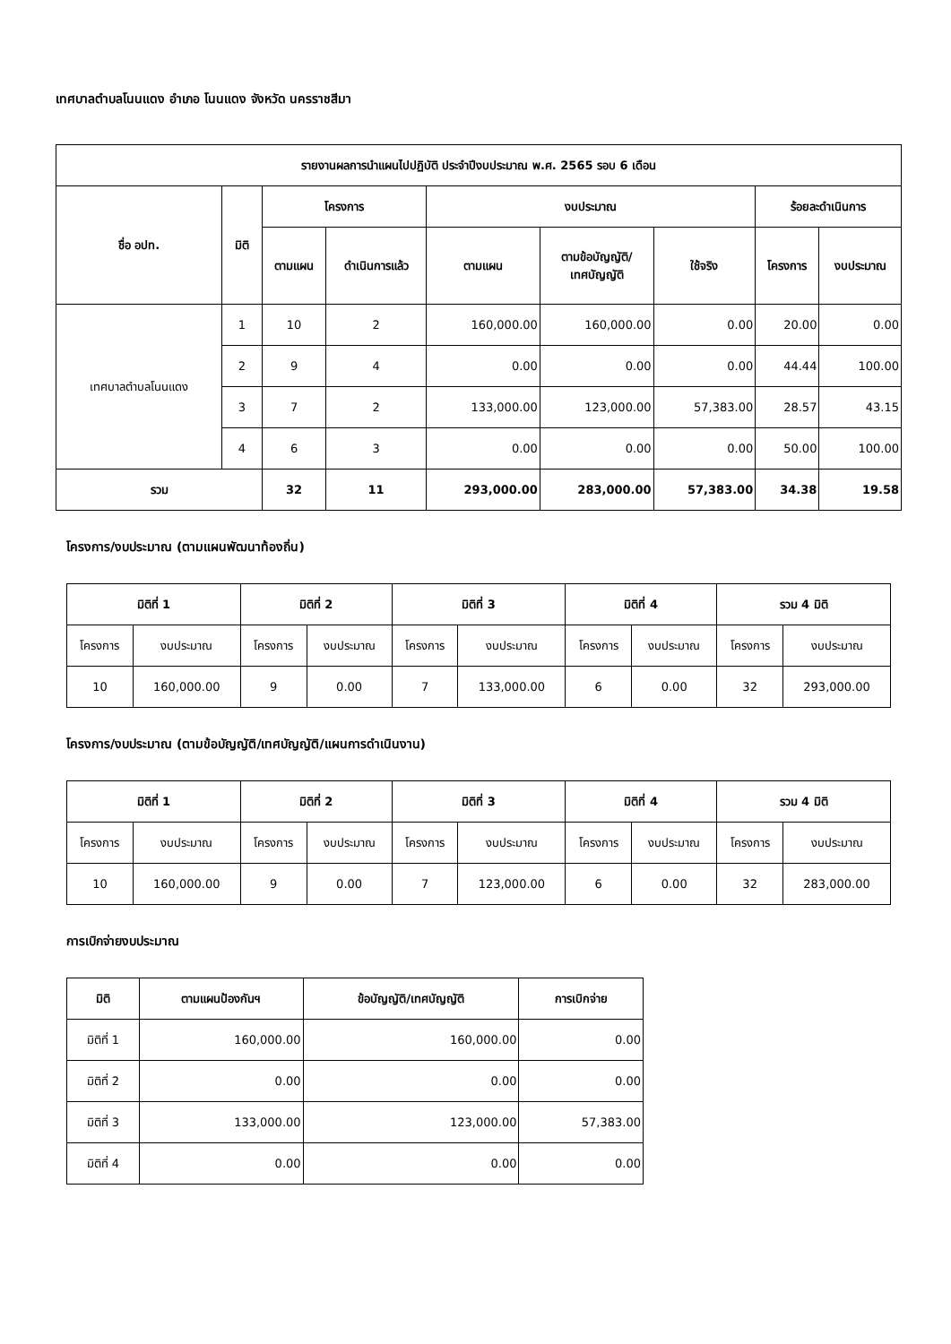เทศบาลตำบลโนนแดง อำเภอ โนนแดง จังหวัด นครราชสีมา
| รายงานผลการนำแผนไปปฏิบัติ ประจำปีงบประมาณ พ.ศ. 2565 รอบ 6 เดือน | | | | | | | | |
| --- | --- | --- | --- | --- | --- | --- | --- | --- |
| ชื่อ อปท. | มิติ | โครงการ | | งบประมาณ | | | ร้อยละดำเนินการ | |
| | | ตามแผน | ดำเนินการแล้ว | ตามแผน | ตามข้อบัญญัติ/ เทศบัญญัติ | ใช้จริง | โครงการ | งบประมาณ |
| เทศบาลตำบลโนนแดง | 1 | 10 | 2 | 160,000.00 | 160,000.00 | 0.00 | 20.00 | 0.00 |
| | 2 | 9 | 4 | 0.00 | 0.00 | 0.00 | 44.44 | 100.00 |
| | 3 | 7 | 2 | 133,000.00 | 123,000.00 | 57,383.00 | 28.57 | 43.15 |
| | 4 | 6 | 3 | 0.00 | 0.00 | 0.00 | 50.00 | 100.00 |
| รวม | | 32 | 11 | 293,000.00 | 283,000.00 | 57,383.00 | 34.38 | 19.58 |
โครงการ/งบประมาณ (ตามแผนพัฒนาท้องถิ่น)
| มิติที่ 1 | | มิติที่ 2 | | มิติที่ 3 | | มิติที่ 4 | | รวม 4 มิติ | |
| --- | --- | --- | --- | --- | --- | --- | --- | --- | --- |
| โครงการ | งบประมาณ | โครงการ | งบประมาณ | โครงการ | งบประมาณ | โครงการ | งบประมาณ | โครงการ | งบประมาณ |
| 10 | 160,000.00 | 9 | 0.00 | 7 | 133,000.00 | 6 | 0.00 | 32 | 293,000.00 |
โครงการ/งบประมาณ (ตามข้อบัญญัติ/เทศบัญญัติ/แผนการดำเนินงาน)
| มิติที่ 1 | | มิติที่ 2 | | มิติที่ 3 | | มิติที่ 4 | | รวม 4 มิติ | |
| --- | --- | --- | --- | --- | --- | --- | --- | --- | --- |
| โครงการ | งบประมาณ | โครงการ | งบประมาณ | โครงการ | งบประมาณ | โครงการ | งบประมาณ | โครงการ | งบประมาณ |
| 10 | 160,000.00 | 9 | 0.00 | 7 | 123,000.00 | 6 | 0.00 | 32 | 283,000.00 |
การเบิกจ่ายงบประมาณ
| มิติ | ตามแผนป้องกันฯ | ข้อบัญญัติ/เทศบัญญัติ | การเบิกจ่าย |
| --- | --- | --- | --- |
| มิติที่ 1 | 160,000.00 | 160,000.00 | 0.00 |
| มิติที่ 2 | 0.00 | 0.00 | 0.00 |
| มิติที่ 3 | 133,000.00 | 123,000.00 | 57,383.00 |
| มิติที่ 4 | 0.00 | 0.00 | 0.00 |